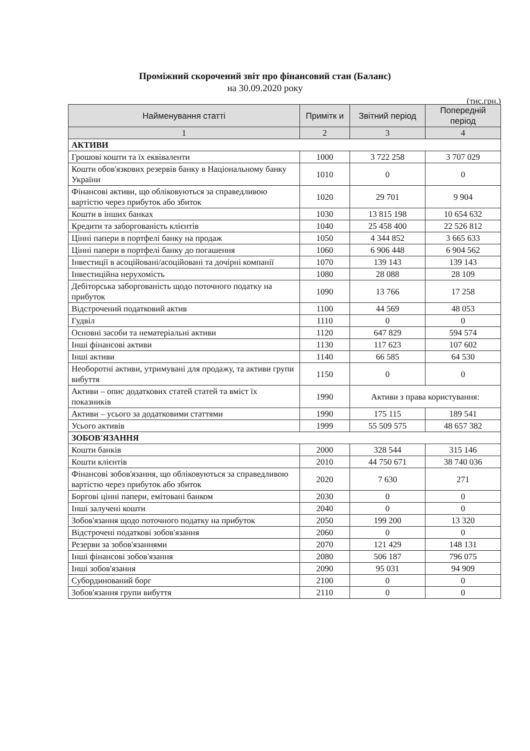Проміжний скорочений звіт про фінансовий стан (Баланс)
на 30.09.2020 року
(тис.грн.)
| Найменування статті | Примітк и | Звітний період | Попередній період |
| --- | --- | --- | --- |
| 1 | 2 | 3 | 4 |
| АКТИВИ | | | |
| Грошові кошти та їх еквіваленти | 1000 | 3 722 258 | 3 707 029 |
| Кошти обов'язкових резервів банку в Національному банку України | 1010 | 0 | 0 |
| Фінансові активи, що обліковуються за справедливою вартістю через прибуток або збиток | 1020 | 29 701 | 9 904 |
| Кошти в інших банках | 1030 | 13 815 198 | 10 654 632 |
| Кредити та заборгованість клієнтів | 1040 | 25 458 400 | 22 526 812 |
| Цінні папери в портфелі банку на продаж | 1050 | 4 344 852 | 3 665 633 |
| Цінні папери в портфелі банку до погашення | 1060 | 6 906 448 | 6 904 562 |
| Інвестиції в асоційовані/асоційовані та дочірні компанії | 1070 | 139 143 | 139 143 |
| Інвестиційна нерухомість | 1080 | 28 088 | 28 109 |
| Дебіторська заборгованість щодо поточного податку на прибуток | 1090 | 13 766 | 17 258 |
| Відстрочений податковий актив | 1100 | 44 569 | 48 053 |
| Гудвіл | 1110 | 0 | 0 |
| Основні засоби та нематеріальні активи | 1120 | 647 829 | 594 574 |
| Інші фінансові активи | 1130 | 117 623 | 107 602 |
| Інші активи | 1140 | 66 585 | 64 530 |
| Необоротні активи, утримувані для продажу, та активи групи вибуття | 1150 | 0 | 0 |
| Активи – опис додаткових статей статей та вміст їх показників | 1990 | Активи з права користування: | |
| Активи – усього за додатковими статтями | 1990 | 175 115 | 189 541 |
| Усього активів | 1999 | 55 509 575 | 48 657 382 |
| ЗОБОВ'ЯЗАННЯ | | | |
| Кошти банків | 2000 | 328 544 | 315 146 |
| Кошти клієнтів | 2010 | 44 750 671 | 38 740 036 |
| Фінансові зобов'язання, що обліковуються за справедливою вартістю через прибуток або збиток | 2020 | 7 630 | 271 |
| Боргові цінні папери, емітовані банком | 2030 | 0 | 0 |
| Інші залучені кошти | 2040 | 0 | 0 |
| Зобов'язання щодо поточного податку на прибуток | 2050 | 199 200 | 13 320 |
| Відстрочені податкові зобов'язання | 2060 | 0 | 0 |
| Резерви за зобов'язаннями | 2070 | 121 429 | 148 131 |
| Інші фінансові зобов'язання | 2080 | 506 187 | 796 075 |
| Інші зобов'язання | 2090 | 95 031 | 94 909 |
| Субординований борг | 2100 | 0 | 0 |
| Зобов'язання групи вибуття | 2110 | 0 | 0 |